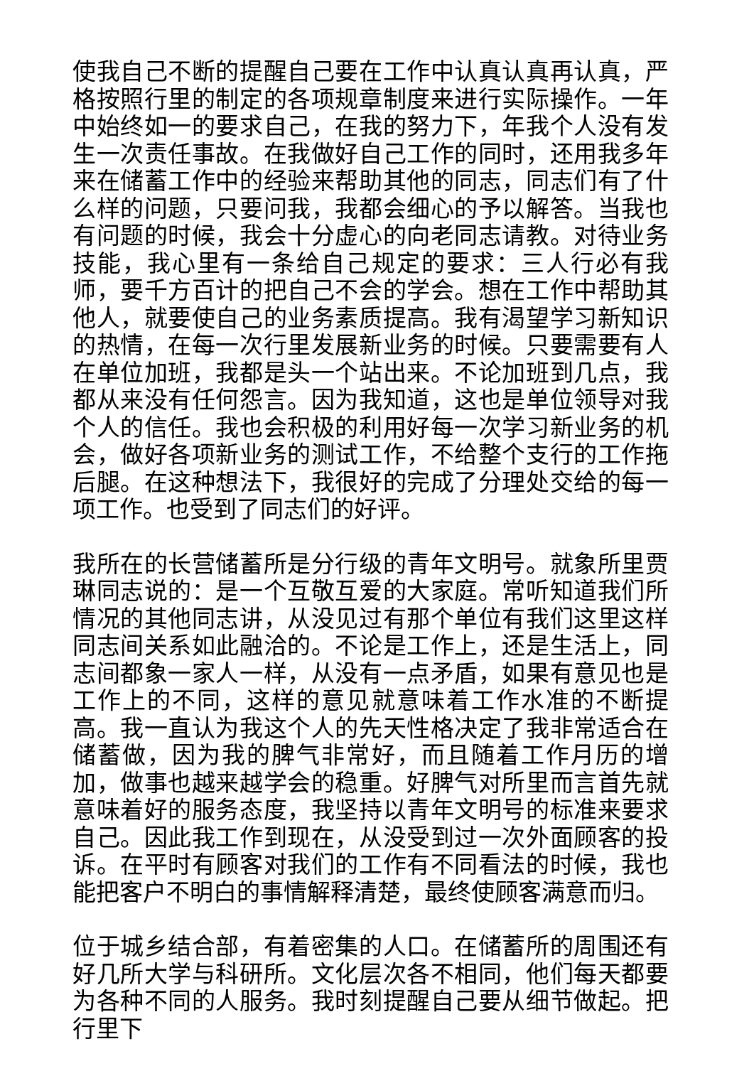使我自己不断的提醒自己要在工作中认真认真再认真，严格按照行里的制定的各项规章制度来进行实际操作。一年中始终如一的要求自己，在我的努力下，年我个人没有发生一次责任事故。在我做好自己工作的同时，还用我多年来在储蓄工作中的经验来帮助其他的同志，同志们有了什么样的问题，只要问我，我都会细心的予以解答。当我也有问题的时候，我会十分虚心的向老同志请教。对待业务技能，我心里有一条给自己规定的要求：三人行必有我师，要千方百计的把自己不会的学会。想在工作中帮助其他人，就要使自己的业务素质提高。我有渴望学习新知识的热情，在每一次行里发展新业务的时候。只要需要有人在单位加班，我都是头一个站出来。不论加班到几点，我都从来没有任何怨言。因为我知道，这也是单位领导对我个人的信任。我也会积极的利用好每一次学习新业务的机会，做好各项新业务的测试工作，不给整个支行的工作拖后腿。在这种想法下，我很好的完成了分理处交给的每一项工作。也受到了同志们的好评。
我所在的长营储蓄所是分行级的青年文明号。就象所里贾琳同志说的：是一个互敬互爱的大家庭。常听知道我们所情况的其他同志讲，从没见过有那个单位有我们这里这样同志间关系如此融洽的。不论是工作上，还是生活上，同志间都象一家人一样，从没有一点矛盾，如果有意见也是工作上的不同，这样的意见就意味着工作水准的不断提高。我一直认为我这个人的先天性格决定了我非常适合在储蓄做，因为我的脾气非常好，而且随着工作月历的增加，做事也越来越学会的稳重。好脾气对所里而言首先就意味着好的服务态度，我坚持以青年文明号的标准来要求自己。因此我工作到现在，从没受到过一次外面顾客的投诉。在平时有顾客对我们的工作有不同看法的时候，我也能把客户不明白的事情解释清楚，最终使顾客满意而归。
位于城乡结合部，有着密集的人口。在储蓄所的周围还有好几所大学与科研所。文化层次各不相同，他们每天都要为各种不同的人服务。我时刻提醒自己要从细节做起。把行里下